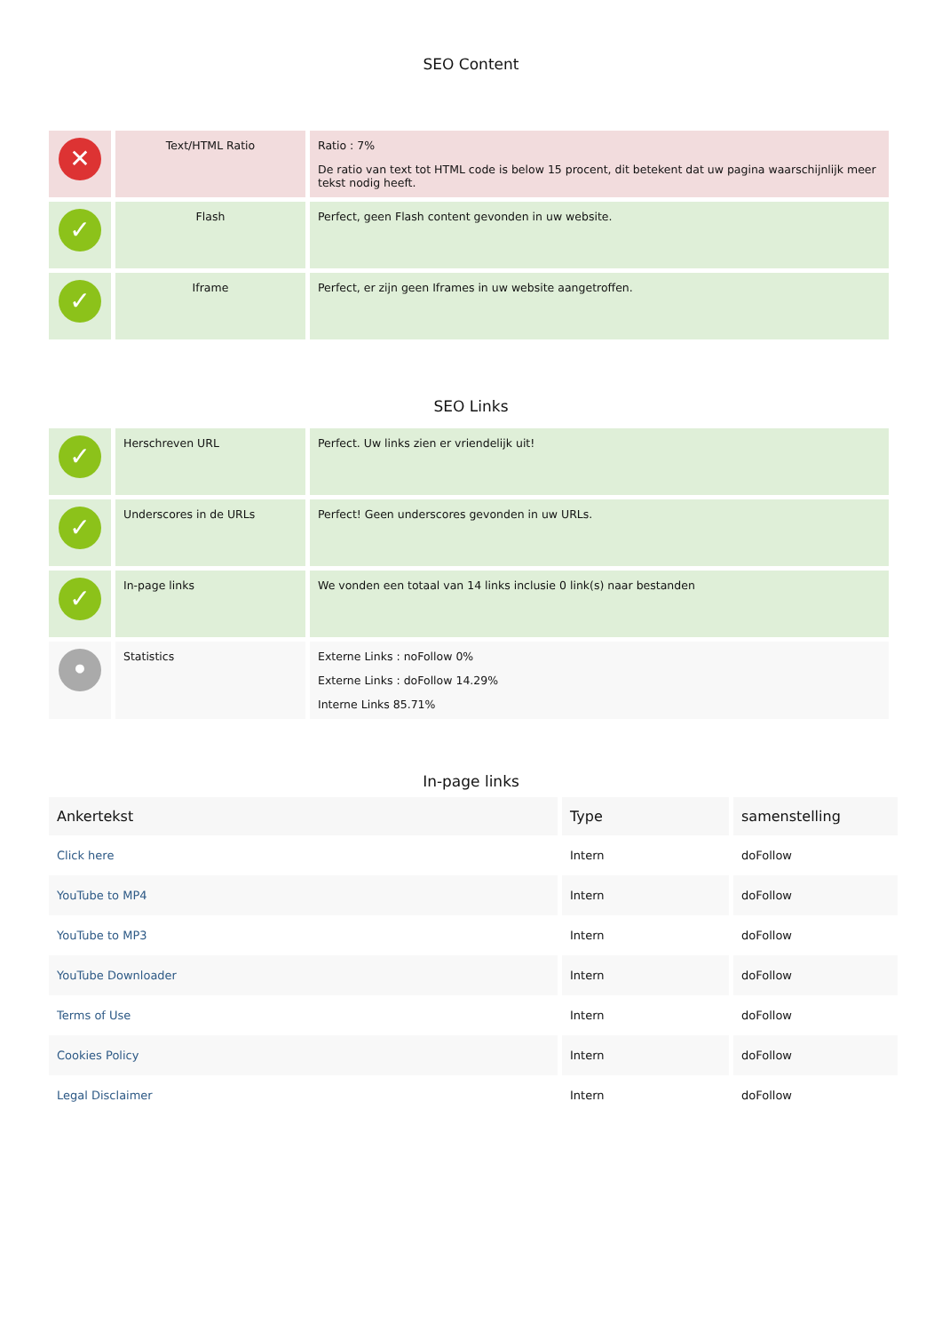SEO Content
| ✕ | Text/HTML Ratio | Ratio : 7% De ratio van text tot HTML code is below 15 procent, dit betekent dat uw pagina waarschijnlijk meer tekst nodig heeft. |
| ✓ | Flash | Perfect, geen Flash content gevonden in uw website. |
| ✓ | Iframe | Perfect, er zijn geen Iframes in uw website aangetroffen. |
SEO Links
| ✓ | Herschreven URL | Perfect. Uw links zien er vriendelijk uit! |
| ✓ | Underscores in de URLs | Perfect! Geen underscores gevonden in uw URLs. |
| ✓ | In-page links | We vonden een totaal van 14 links inclusie 0 link(s) naar bestanden |
| • | Statistics | Externe Links : noFollow 0% Externe Links : doFollow 14.29% Interne Links 85.71% |
In-page links
| Ankertekst | Type | samenstelling |
| --- | --- | --- |
| Click here | Intern | doFollow |
| YouTube to MP4 | Intern | doFollow |
| YouTube to MP3 | Intern | doFollow |
| YouTube Downloader | Intern | doFollow |
| Terms of Use | Intern | doFollow |
| Cookies Policy | Intern | doFollow |
| Legal Disclaimer | Intern | doFollow |